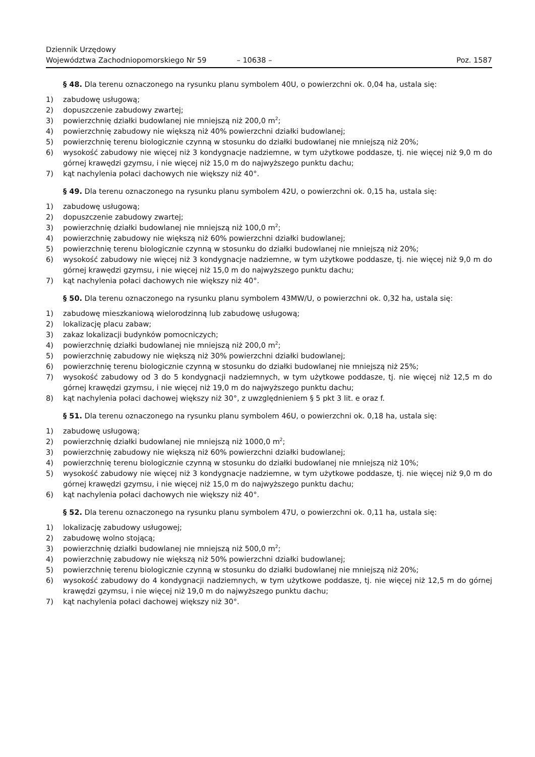Dziennik Urzędowy
Województwa Zachodniopomorskiego Nr 59
– 10638 –
Poz. 1587
§ 48. Dla terenu oznaczonego na rysunku planu symbolem 40U, o powierzchni ok. 0,04 ha, ustala się:
1) zabudowę usługową;
2) dopuszczenie zabudowy zwartej;
3) powierzchnię działki budowlanej nie mniejszą niż 200,0 m<sup>2</sup>;
4) powierzchnię zabudowy nie większą niż 40% powierzchni działki budowlanej;
5) powierzchnię terenu biologicznie czynną w stosunku do działki budowlanej nie mniejszą niż 20%;
6) wysokość zabudowy nie więcej niż 3 kondygnacje nadziemne, w tym użytkowe poddasze, tj. nie więcej niż 9,0 m do górnej krawędzi gzymsu, i nie więcej niż 15,0 m do najwyższego punktu dachu;
7) kąt nachylenia połaci dachowych nie większy niż 40°.
§ 49. Dla terenu oznaczonego na rysunku planu symbolem 42U, o powierzchni ok. 0,15 ha, ustala się:
1) zabudowę usługową;
2) dopuszczenie zabudowy zwartej;
3) powierzchnię działki budowlanej nie mniejszą niż 100,0 m<sup>2</sup>;
4) powierzchnię zabudowy nie większą niż 60% powierzchni działki budowlanej;
5) powierzchnię terenu biologicznie czynną w stosunku do działki budowlanej nie mniejszą niż 20%;
6) wysokość zabudowy nie więcej niż 3 kondygnacje nadziemne, w tym użytkowe poddasze, tj. nie więcej niż 9,0 m do górnej krawędzi gzymsu, i nie więcej niż 15,0 m do najwyższego punktu dachu;
7) kąt nachylenia połaci dachowych nie większy niż 40°.
§ 50. Dla terenu oznaczonego na rysunku planu symbolem 43MW/U, o powierzchni ok. 0,32 ha, ustala się:
1) zabudowę mieszkaniową wielorodzinną lub zabudowę usługową;
2) lokalizację placu zabaw;
3) zakaz lokalizacji budynków pomocniczych;
4) powierzchnię działki budowlanej nie mniejszą niż 200,0 m<sup>2</sup>;
5) powierzchnię zabudowy nie większą niż 30% powierzchni działki budowlanej;
6) powierzchnię terenu biologicznie czynną w stosunku do działki budowlanej nie mniejszą niż 25%;
7) wysokość zabudowy od 3 do 5 kondygnacji nadziemnych, w tym użytkowe poddasze, tj. nie więcej niż 12,5 m do górnej krawędzi gzymsu, i nie więcej niż 19,0 m do najwyższego punktu dachu;
8) kąt nachylenia połaci dachowej większy niż 30°, z uwzględnieniem § 5 pkt 3 lit. e oraz f.
§ 51. Dla terenu oznaczonego na rysunku planu symbolem 46U, o powierzchni ok. 0,18 ha, ustala się:
1) zabudowę usługową;
2) powierzchnię działki budowlanej nie mniejszą niż 1000,0 m<sup>2</sup>;
3) powierzchnię zabudowy nie większą niż 60% powierzchni działki budowlanej;
4) powierzchnię terenu biologicznie czynną w stosunku do działki budowlanej nie mniejszą niż 10%;
5) wysokość zabudowy nie więcej niż 3 kondygnacje nadziemne, w tym użytkowe poddasze, tj. nie więcej niż 9,0 m do górnej krawędzi gzymsu, i nie więcej niż 15,0 m do najwyższego punktu dachu;
6) kąt nachylenia połaci dachowych nie większy niż 40°.
§ 52. Dla terenu oznaczonego na rysunku planu symbolem 47U, o powierzchni ok. 0,11 ha, ustala się:
1) lokalizację zabudowy usługowej;
2) zabudowę wolno stojącą;
3) powierzchnię działki budowlanej nie mniejszą niż 500,0 m<sup>2</sup>;
4) powierzchnię zabudowy nie większą niż 50% powierzchni działki budowlanej;
5) powierzchnię terenu biologicznie czynną w stosunku do działki budowlanej nie mniejszą niż 20%;
6) wysokość zabudowy do 4 kondygnacji nadziemnych, w tym użytkowe poddasze, tj. nie więcej niż 12,5 m do górnej krawędzi gzymsu, i nie więcej niż 19,0 m do najwyższego punktu dachu;
7) kąt nachylenia połaci dachowej większy niż 30°.